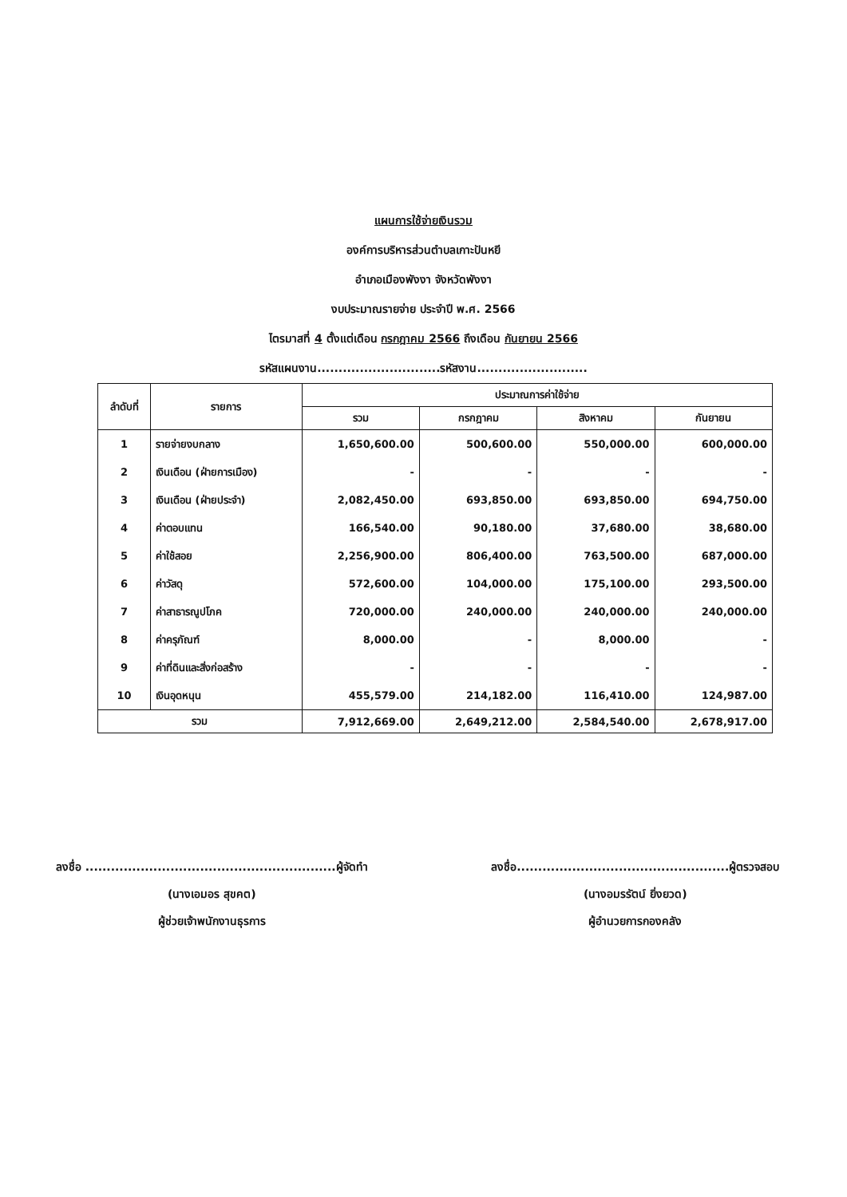แผนการใช้จ่ายเงินรวม
องค์การบริหารส่วนตำบลเกาะปันหยี
อำเภอเมืองพังงา จังหวัดพังงา
งบประมาณรายจ่าย ประจำปี พ.ศ. 2566
ไตรมาสที่ 4 ตั้งแต่เดือน กรกฎาคม 2566 ถึงเดือน กันยายน 2566
รหัสแผนงาน.............................รหัสงาน..........................
| ลำดับที่ | รายการ | ประมาณการค่าใช้จ่าย | | | |
| --- | --- | --- | --- | --- | --- |
| | | รวม | กรกฎาคม | สิงหาคม | กันยายน |
| 1 | รายจ่ายงบกลาง | 1,650,600.00 | 500,600.00 | 550,000.00 | 600,000.00 |
| 2 | เงินเดือน (ฝ่ายการเมือง) | - | - | - | - |
| 3 | เงินเดือน (ฝ่ายประจำ) | 2,082,450.00 | 693,850.00 | 693,850.00 | 694,750.00 |
| 4 | ค่าตอบแทน | 166,540.00 | 90,180.00 | 37,680.00 | 38,680.00 |
| 5 | ค่าใช้สอย | 2,256,900.00 | 806,400.00 | 763,500.00 | 687,000.00 |
| 6 | ค่าวัสดุ | 572,600.00 | 104,000.00 | 175,100.00 | 293,500.00 |
| 7 | ค่าสาธารณูปโภค | 720,000.00 | 240,000.00 | 240,000.00 | 240,000.00 |
| 8 | ค่าครุภัณฑ์ | 8,000.00 | - | 8,000.00 | - |
| 9 | ค่าที่ดินและสิ่งก่อสร้าง | - | - | - | - |
| 10 | เงินอุดหนุน | 455,579.00 | 214,182.00 | 116,410.00 | 124,987.00 |
| รวม | | 7,912,669.00 | 2,649,212.00 | 2,584,540.00 | 2,678,917.00 |
ลงชื่อ ...........................................................ผู้จัดทำ
(นางเอมอร สุขคต)
ผู้ช่วยเจ้าพนักงานธุรการ
ลงชื่อ..................................................ผู้ตรวจสอบ
(นางอมรรัตน์ ยิ่งยวด)
ผู้อำนวยการกองคลัง